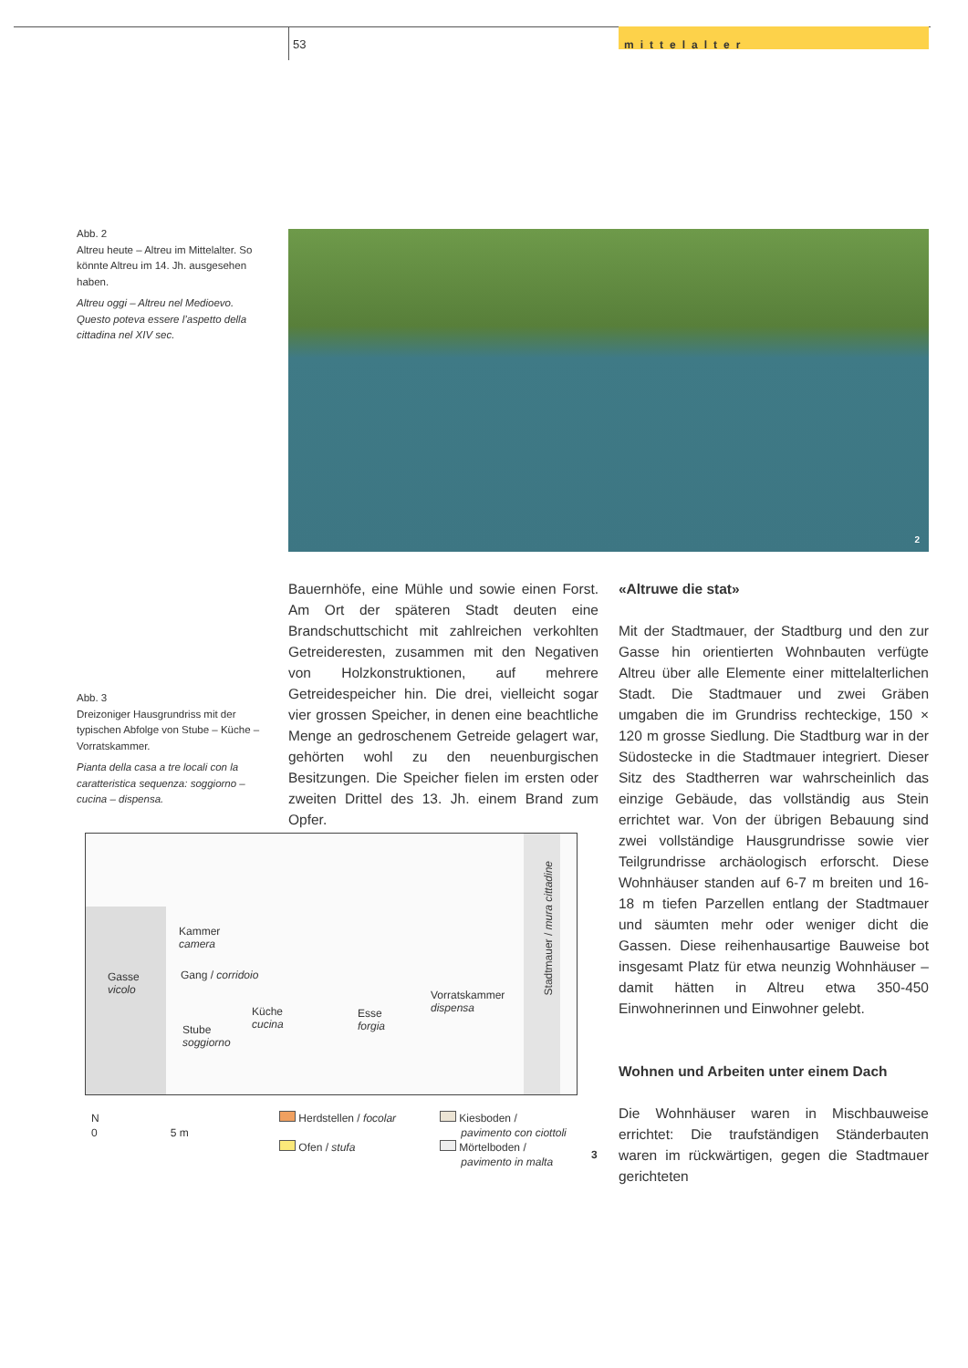53 mittelalter
Abb. 2
Altreu heute – Altreu im Mittelalter. So könnte Altreu im 14. Jh. ausgesehen haben.
Altreu oggi – Altreu nel Medioevo. Questo poteva essere l’aspetto della cittadina nel XIV sec.
2
Abb. 3
Dreizoniger Hausgrundriss mit der typischen Abfolge von Stube – Küche – Vorratskammer.
Pianta della casa a tre locali con la caratteristica sequenza: soggiorno – cucina – dispensa.
Bauernhöfe, eine Mühle und sowie einen Forst. Am Ort der späteren Stadt deuten eine Brandschuttschicht mit zahlreichen verkohlten Getreideresten, zusammen mit den Negativen von Holzkonstruktionen, auf mehrere Getreidespeicher hin. Die drei, vielleicht sogar vier grossen Speicher, in denen eine beachtliche Menge an gedroschenem Getreide gelagert war, gehörten wohl zu den neuenburgischen Besitzungen. Die Speicher fielen im ersten oder zweiten Drittel des 13. Jh. einem Brand zum Opfer.
«Altruwe die stat»
Mit der Stadtmauer, der Stadtburg und den zur Gasse hin orientierten Wohnbauten verfügte Altreu über alle Elemente einer mittelalterlichen Stadt. Die Stadtmauer und zwei Gräben umgaben die im Grundriss rechteckige, 150 × 120 m grosse Siedlung. Die Stadtburg war in der Südostecke in die Stadtmauer integriert. Dieser Sitz des Stadtherren war wahrscheinlich das einzige Gebäude, das vollständig aus Stein errichtet war. Von der übrigen Bebauung sind zwei vollständige Hausgrundrisse sowie vier Teilgrundrisse archäologisch erforscht. Diese Wohnhäuser standen auf 6-7 m breiten und 16-18 m tiefen Parzellen entlang der Stadtmauer und säumten mehr oder weniger dicht die Gassen. Diese reihenhausartige Bauweise bot insgesamt Platz für etwa neunzig Wohnhäuser – damit hätten in Altreu etwa 350-450 Einwohnerinnen und Einwohner gelebt.
Wohnen und Arbeiten unter einem Dach
Die Wohnhäuser waren in Mischbauweise errichtet: Die traufständigen Ständerbauten waren im rückwärtigen, gegen die Stadtmauer gerichteten
Gasse
vicolo
Kammer
camera
Gang / corridoio
Stube
soggiorno
Küche
cucina
Esse
forgia
Vorratskammer
dispensa
Stadtmauer / mura cittadine
N
0 5 m
Herdstellen / focolar
Ofen / stufa
Kiesboden /
pavimento con ciottoli
Mörtelboden /
pavimento in malta
3